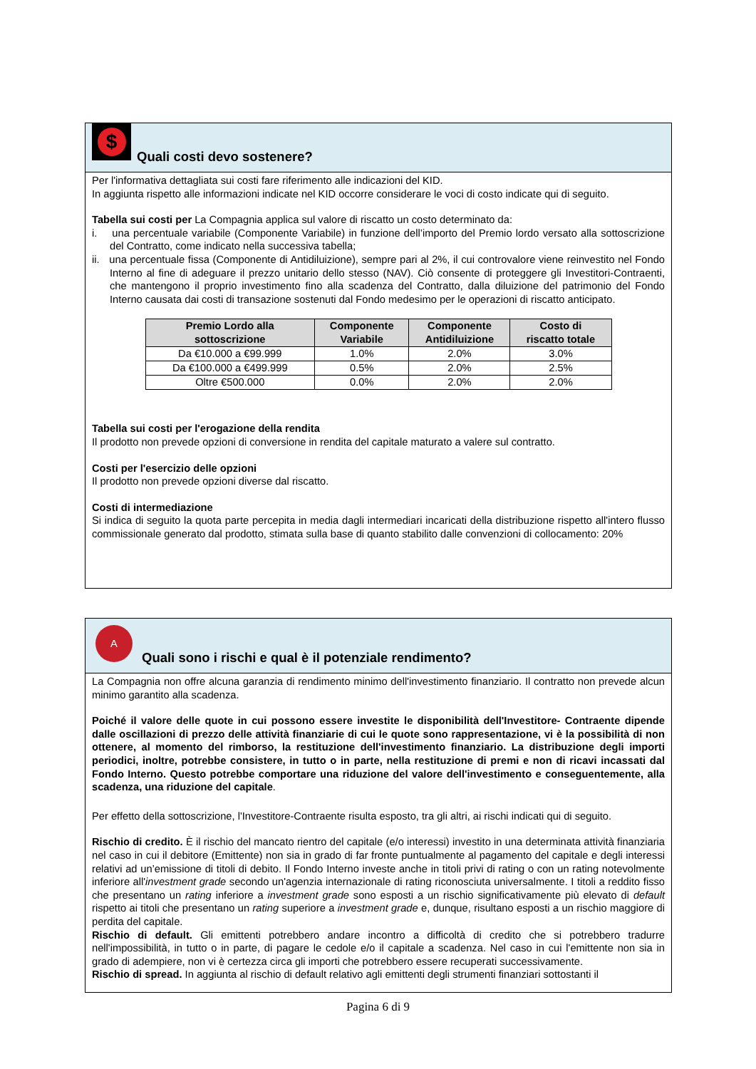$
Quali costi devo sostenere?
Per l'informativa dettagliata sui costi fare riferimento alle indicazioni del KID.
In aggiunta rispetto alle informazioni indicate nel KID occorre considerare le voci di costo indicate qui di seguito.
Tabella sui costi per La Compagnia applica sul valore di riscatto un costo determinato da:
i. una percentuale variabile (Componente Variabile) in funzione dell’importo del Premio lordo versato alla sottoscrizione del Contratto, come indicato nella successiva tabella;
ii. una percentuale fissa (Componente di Antidiluizione), sempre pari al 2%, il cui controvalore viene reinvestito nel Fondo Interno al fine di adeguare il prezzo unitario dello stesso (NAV). Ciò consente di proteggere gli Investitori-Contraenti, che mantengono il proprio investimento fino alla scadenza del Contratto, dalla diluizione del patrimonio del Fondo Interno causata dai costi di transazione sostenuti dal Fondo medesimo per le operazioni di riscatto anticipato.
| Premio Lordo alla sottoscrizione | Componente Variabile | Componente Antidiluizione | Costo di riscatto totale |
| --- | --- | --- | --- |
| Da €10.000 a €99.999 | 1.0% | 2.0% | 3.0% |
| Da €100.000 a €499.999 | 0.5% | 2.0% | 2.5% |
| Oltre €500.000 | 0.0% | 2.0% | 2.0% |
Tabella sui costi per l'erogazione della rendita
Il prodotto non prevede opzioni di conversione in rendita del capitale maturato a valere sul contratto.
Costi per l'esercizio delle opzioni
Il prodotto non prevede opzioni diverse dal riscatto.
Costi di intermediazione
Si indica di seguito la quota parte percepita in media dagli intermediari incaricati della distribuzione rispetto all'intero flusso commissionale generato dal prodotto, stimata sulla base di quanto stabilito dalle convenzioni di collocamento: 20%
A
Quali sono i rischi e qual è il potenziale rendimento?
La Compagnia non offre alcuna garanzia di rendimento minimo dell'investimento finanziario. Il contratto non prevede alcun minimo garantito alla scadenza.
Poiché il valore delle quote in cui possono essere investite le disponibilità dell'Investitore- Contraente dipende dalle oscillazioni di prezzo delle attività finanziarie di cui le quote sono rappresentazione, vi è la possibilità di non ottenere, al momento del rimborso, la restituzione dell'investimento finanziario. La distribuzione degli importi periodici, inoltre, potrebbe consistere, in tutto o in parte, nella restituzione di premi e non di ricavi incassati dal Fondo Interno. Questo potrebbe comportare una riduzione del valore dell'investimento e conseguentemente, alla scadenza, una riduzione del capitale.
Per effetto della sottoscrizione, l'Investitore-Contraente risulta esposto, tra gli altri, ai rischi indicati qui di seguito.
Rischio di credito. È il rischio del mancato rientro del capitale (e/o interessi) investito in una determinata attività finanziaria nel caso in cui il debitore (Emittente) non sia in grado di far fronte puntualmente al pagamento del capitale e degli interessi relativi ad un’emissione di titoli di debito. Il Fondo Interno investe anche in titoli privi di rating o con un rating notevolmente inferiore all'investment grade secondo un'agenzia internazionale di rating riconosciuta universalmente. I titoli a reddito fisso che presentano un rating inferiore a investment grade sono esposti a un rischio significativamente più elevato di default rispetto ai titoli che presentano un rating superiore a investment grade e, dunque, risultano esposti a un rischio maggiore di perdita del capitale.
Rischio di default. Gli emittenti potrebbero andare incontro a difficoltà di credito che si potrebbero tradurre nell'impossibilità, in tutto o in parte, di pagare le cedole e/o il capitale a scadenza. Nel caso in cui l'emittente non sia in grado di adempiere, non vi è certezza circa gli importi che potrebbero essere recuperati successivamente.
Rischio di spread. In aggiunta al rischio di default relativo agli emittenti degli strumenti finanziari sottostanti il
Pagina 6 di 9